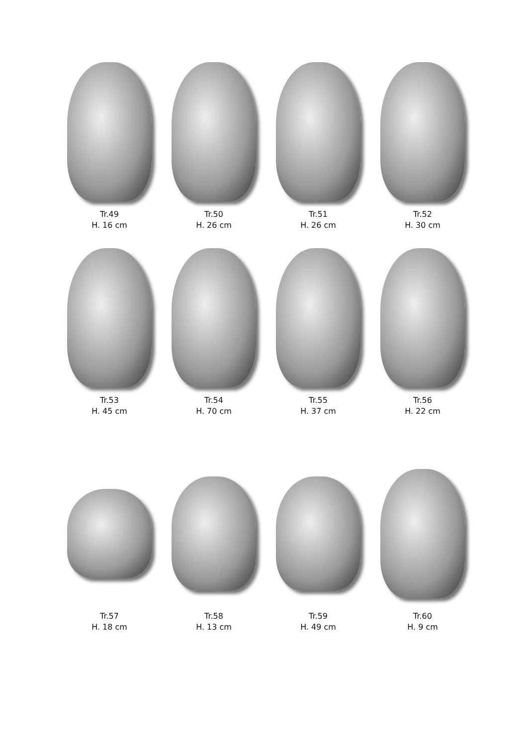Tr.49
H. 16 cm
Tr.50
H. 26 cm
Tr.51
H. 26 cm
Tr.52
H. 30 cm
Tr.53
H. 45 cm
Tr.54
H. 70 cm
Tr.55
H. 37 cm
Tr.56
H. 22 cm
Tr.57
H. 18 cm
Tr.58
H. 13 cm
Tr.59
H. 49 cm
Tr.60
H. 9 cm